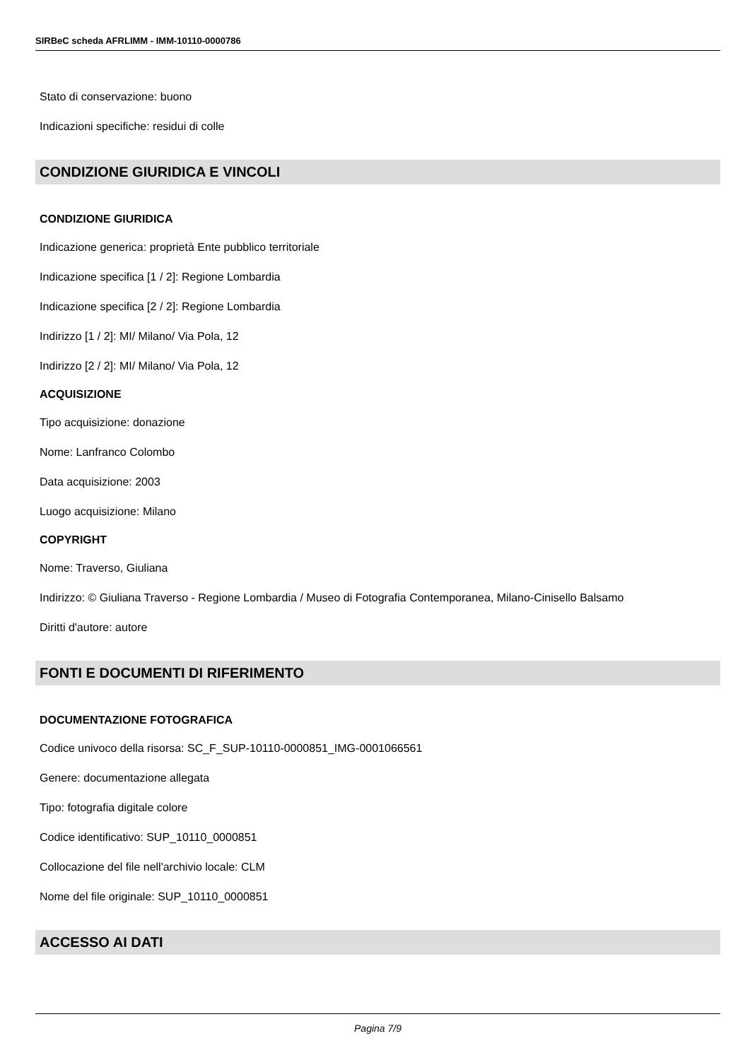SIRBeC scheda AFRLIMM - IMM-10110-0000786
Stato di conservazione: buono
Indicazioni specifiche: residui di colle
CONDIZIONE GIURIDICA E VINCOLI
CONDIZIONE GIURIDICA
Indicazione generica: proprietà Ente pubblico territoriale
Indicazione specifica [1 / 2]: Regione Lombardia
Indicazione specifica [2 / 2]: Regione Lombardia
Indirizzo [1 / 2]: MI/ Milano/ Via Pola, 12
Indirizzo [2 / 2]: MI/ Milano/ Via Pola, 12
ACQUISIZIONE
Tipo acquisizione: donazione
Nome: Lanfranco Colombo
Data acquisizione: 2003
Luogo acquisizione: Milano
COPYRIGHT
Nome: Traverso, Giuliana
Indirizzo: © Giuliana Traverso - Regione Lombardia / Museo di Fotografia Contemporanea, Milano-Cinisello Balsamo
Diritti d'autore: autore
FONTI E DOCUMENTI DI RIFERIMENTO
DOCUMENTAZIONE FOTOGRAFICA
Codice univoco della risorsa: SC_F_SUP-10110-0000851_IMG-0001066561
Genere: documentazione allegata
Tipo: fotografia digitale colore
Codice identificativo: SUP_10110_0000851
Collocazione del file nell'archivio locale: CLM
Nome del file originale: SUP_10110_0000851
ACCESSO AI DATI
Pagina 7/9